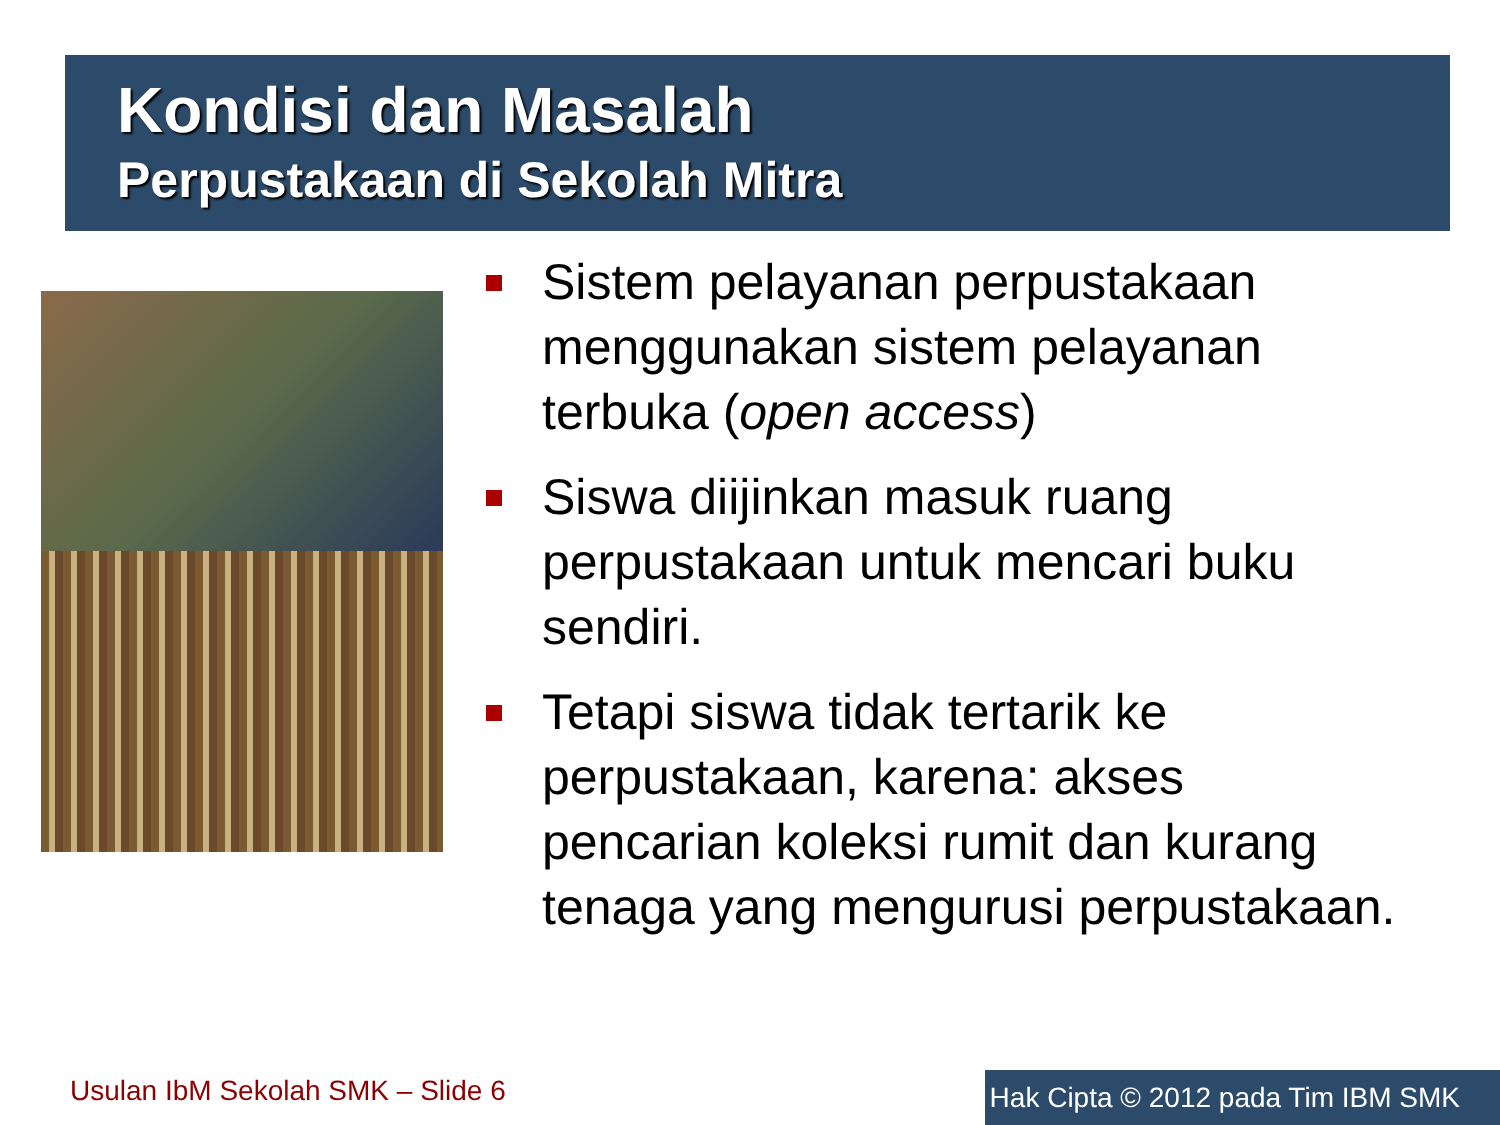Kondisi dan Masalah
Perpustakaan di Sekolah Mitra
Sistem pelayanan perpustakaan menggunakan sistem pelayanan terbuka (open access)
Siswa diijinkan masuk ruang perpustakaan untuk mencari buku sendiri.
Tetapi siswa tidak tertarik ke perpustakaan, karena: akses pencarian koleksi rumit dan kurang tenaga yang mengurusi perpustakaan.
Usulan IbM Sekolah SMK – Slide 6
Hak Cipta © 2012 pada Tim IBM SMK